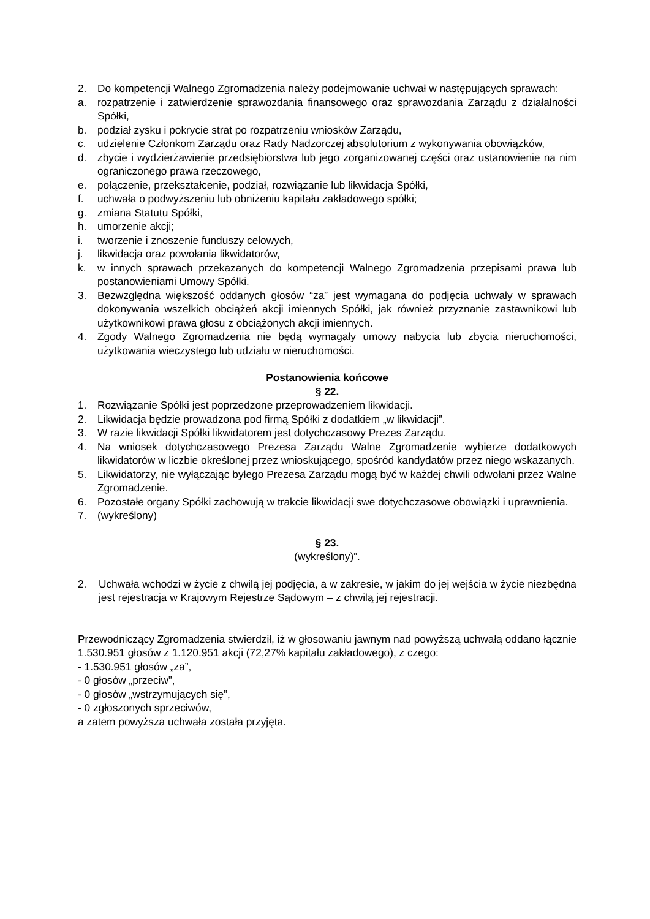2. Do kompetencji Walnego Zgromadzenia należy podejmowanie uchwał w następujących sprawach:
a. rozpatrzenie i zatwierdzenie sprawozdania finansowego oraz sprawozdania Zarządu z działalności Spółki,
b. podział zysku i pokrycie strat po rozpatrzeniu wniosków Zarządu,
c. udzielenie Członkom Zarządu oraz Rady Nadzorczej absolutorium z wykonywania obowiązków,
d. zbycie i wydzierżawienie przedsiębiorstwa lub jego zorganizowanej części oraz ustanowienie na nim ograniczonego prawa rzeczowego,
e. połączenie, przekształcenie, podział, rozwiązanie lub likwidacja Spółki,
f. uchwała o podwyższeniu lub obniżeniu kapitału zakładowego spółki;
g. zmiana Statutu Spółki,
h. umorzenie akcji;
i. tworzenie i znoszenie funduszy celowych,
j. likwidacja oraz powołania likwidatorów,
k. w innych sprawach przekazanych do kompetencji Walnego Zgromadzenia przepisami prawa lub postanowieniami Umowy Spółki.
3. Bezwzględna większość oddanych głosów “za” jest wymagana do podjęcia uchwały w sprawach dokonywania wszelkich obciążeń akcji imiennych Spółki, jak również przyznanie zastawnikowi lub użytkownikowi prawa głosu z obciążonych akcji imiennych.
4. Zgody Walnego Zgromadzenia nie będą wymagały umowy nabycia lub zbycia nieruchomości, użytkowania wieczystego lub udziału w nieruchomości.
Postanowienia końcowe
§ 22.
1. Rozwiązanie Spółki jest poprzedzone przeprowadzeniem likwidacji.
2. Likwidacja będzie prowadzona pod firmą Spółki z dodatkiem „w likwidacji”.
3. W razie likwidacji Spółki likwidatorem jest dotychczasowy Prezes Zarządu.
4. Na wniosek dotychczasowego Prezesa Zarządu Walne Zgromadzenie wybierze dodatkowych likwidatorów w liczbie określonej przez wnioskującego, spośród kandydatów przez niego wskazanych.
5. Likwidatorzy, nie wyłączając byłego Prezesa Zarządu mogą być w każdej chwili odwołani przez Walne Zgromadzenie.
6. Pozostałe organy Spółki zachowują w trakcie likwidacji swe dotychczasowe obowiązki i uprawnienia.
7. (wykreślony)
§ 23.
(wykreślony)”.
2. Uchwała wchodzi w życie z chwilą jej podjęcia, a w zakresie, w jakim do jej wejścia w życie niezbędna jest rejestracja w Krajowym Rejestrze Sądowym – z chwilą jej rejestracji.
Przewodniczący Zgromadzenia stwierdził, iż w głosowaniu jawnym nad powyższą uchwałą oddano łącznie 1.530.951 głosów z 1.120.951 akcji (72,27% kapitału zakładowego), z czego:
- 1.530.951 głosów „za”,
- 0 głosów „przeciw”,
- 0 głosów „wstrzymujących się”,
- 0 zgłoszonych sprzeciwów,
a zatem powyższa uchwała została przyjęta.